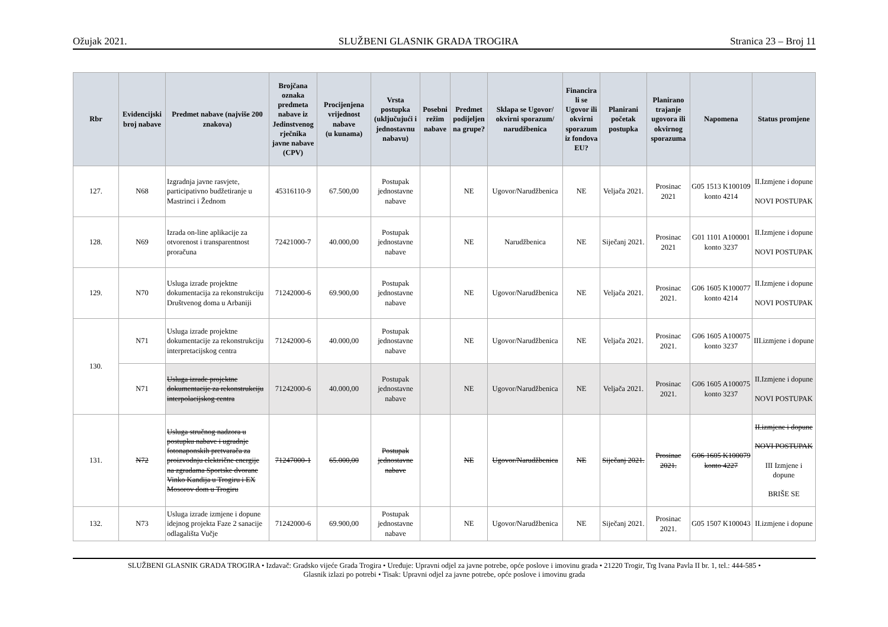Ožujak 2021. SLUŽBENI GLASNIK GRADA TROGIRA Stranica 23 – Broj 11
| Rbr | Evidencijski broj nabave | Predmet nabave (najviše 200 znakova) | Brojčana oznaka predmeta nabave iz Jedinstvenog rječnika javne nabave (CPV) | Procijenjena vrijednost nabave (u kunama) | Vrsta postupka (uključujući i jednostavnu nabavu) | Posebni režim nabave | Predmet podijeljen na grupe? | Sklapa se Ugovor/ okvirni sporazum/ narudžbenica | Financira li se Ugovor ili okvirni sporazum iz fondova EU? | Planirani početak postupka | Planirano trajanje ugovora ili okvirnog sporazuma | Napomena | Status promjene |
| --- | --- | --- | --- | --- | --- | --- | --- | --- | --- | --- | --- | --- | --- |
| 127. | N68 | Izgradnja javne rasvjete, participativno budžetiranje u Mastrinci i Žednom | 45316110-9 | 67.500,00 | Postupak jednostavne nabave | | NE | Ugovor/Narudžbenica | NE | Veljača 2021. | Prosinac 2021 | G05 1513 K100109 konto 4214 | II.Izmjene i dopune NOVI POSTUPAK |
| 128. | N69 | Izrada on-line aplikacije za otvorenost i transparentnost proračuna | 72421000-7 | 40.000,00 | Postupak jednostavne nabave | | NE | Narudžbenica | NE | Siječanj 2021. | Prosinac 2021 | G01 1101 A100001 konto 3237 | II.Izmjene i dopune NOVI POSTUPAK |
| 129. | N70 | Usluga izrade projektne dokumentacija za rekonstrukciju Društvenog doma u Arbaniji | 71242000-6 | 69.900,00 | Postupak jednostavne nabave | | NE | Ugovor/Narudžbenica | NE | Veljača 2021. | Prosinac 2021. | G06 1605 K100077 konto 4214 | II.Izmjene i dopune NOVI POSTUPAK |
| 130. | N71 | Usluga izrade projektne dokumentacije za rekonstrukciju interpretacijskog centra | 71242000-6 | 40.000,00 | Postupak jednostavne nabave | | NE | Ugovor/Narudžbenica | NE | Veljača 2021. | Prosinac 2021. | G06 1605 A100075 konto 3237 | III.izmjene i dopune |
| | N71 | Usluga izrade projektne dokumentacije za rekonstrukciju interpolacijskog centra | 71242000-6 | 40.000,00 | Postupak jednostavne nabave | | NE | Ugovor/Narudžbenica | NE | Veljača 2021. | Prosinac 2021. | G06 1605 A100075 konto 3237 | II.Izmjene i dopune NOVI POSTUPAK |
| 131. | N72 | Usluga stručnog nadzora u postupku nabave i ugradnje fotonaponskih pretvarača za proizvodnju električne energije na zgradama Sportske dvorane Vinko Kandija u Trogiru i EX Mosorov dom u Trogiru | 71247000-1 | 65.000,00 | Postupak jednostavne nabave | | NE | Ugovor/Narudžbenica | NE | Siječanj 2021. | Prosinac 2021. | G06 1605 K100079 konto 4227 | II.izmjene i dopune NOVI POSTUPAK III Izmjene i dopune BRIŠE SE |
| 132. | N73 | Usluga izrade izmjene i dopune idejnog projekta Faze 2 sanacije odlagališta Vučje | 71242000-6 | 69.900,00 | Postupak jednostavne nabave | | NE | Ugovor/Narudžbenica | NE | Siječanj 2021. | Prosinac 2021. | G05 1507 K100043 | II.izmjene i dopune |
SLUŽBENI GLASNIK GRADA TROGIRA • Izdavač: Gradsko vijeće Grada Trogira • Uređuje: Upravni odjel za javne potrebe, opće poslove i imovinu grada • 21220 Trogir, Trg Ivana Pavla II br. 1, tel.: 444-585 •
Glasnik izlazi po potrebi • Tisak: Upravni odjel za javne potrebe, opće poslove i imovinu grada